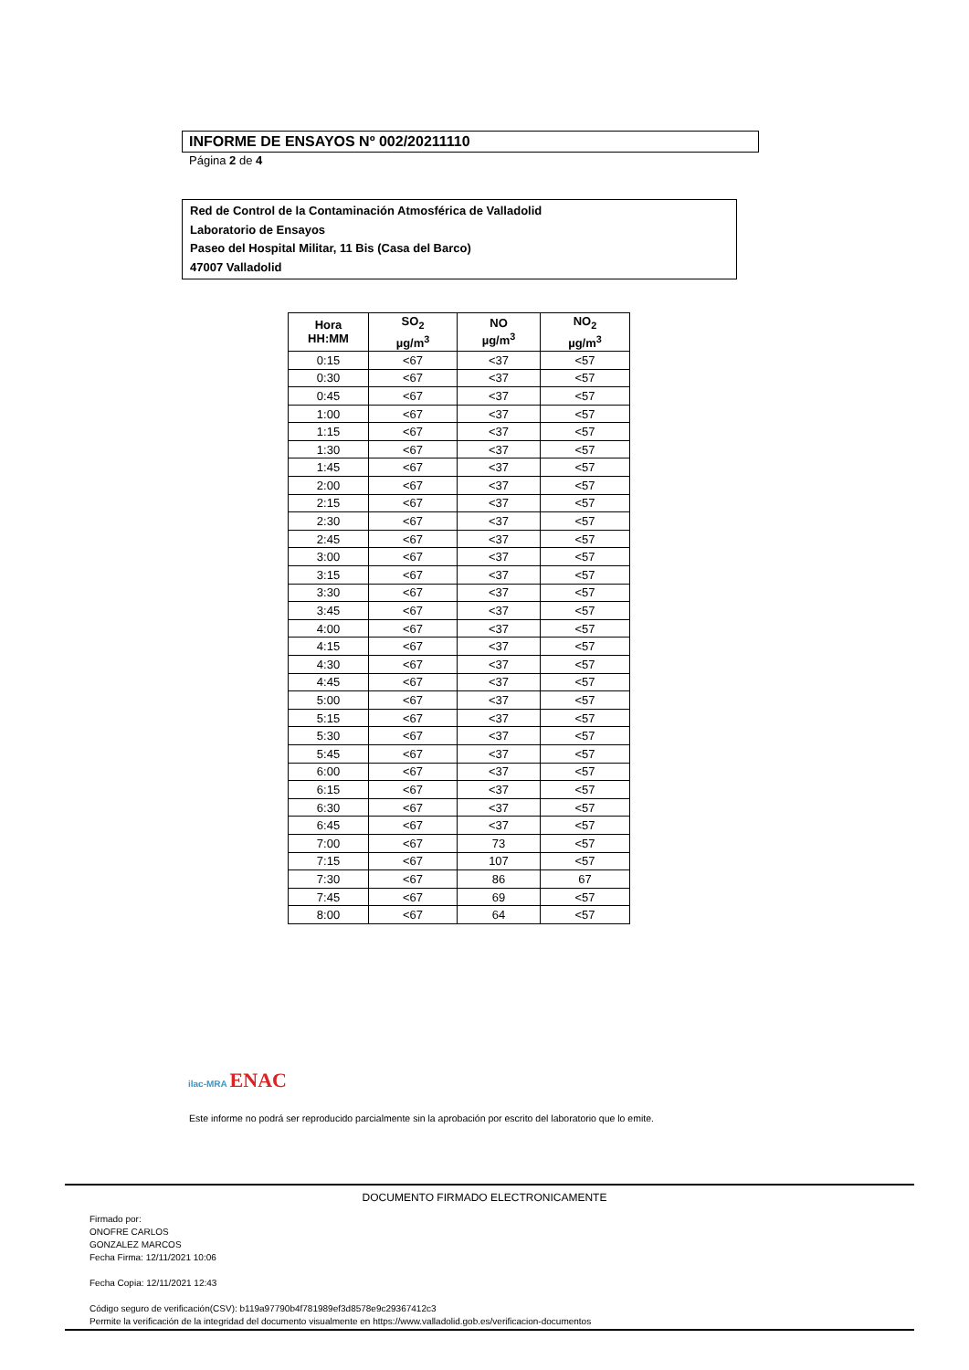INFORME DE ENSAYOS Nº 002/20211110
Página 2 de 4
Red de Control de la Contaminación Atmosférica de Valladolid
Laboratorio de Ensayos
Paseo del Hospital Militar, 11 Bis (Casa del Barco)
47007 Valladolid
| Hora HH:MM | SO<sub>2</sub> µg/m<sup>3</sup> | NO µg/m<sup>3</sup> | NO<sub>2</sub> µg/m<sup>3</sup> |
| --- | --- | --- | --- |
| 0:15 | <67 | <37 | <57 |
| 0:30 | <67 | <37 | <57 |
| 0:45 | <67 | <37 | <57 |
| 1:00 | <67 | <37 | <57 |
| 1:15 | <67 | <37 | <57 |
| 1:30 | <67 | <37 | <57 |
| 1:45 | <67 | <37 | <57 |
| 2:00 | <67 | <37 | <57 |
| 2:15 | <67 | <37 | <57 |
| 2:30 | <67 | <37 | <57 |
| 2:45 | <67 | <37 | <57 |
| 3:00 | <67 | <37 | <57 |
| 3:15 | <67 | <37 | <57 |
| 3:30 | <67 | <37 | <57 |
| 3:45 | <67 | <37 | <57 |
| 4:00 | <67 | <37 | <57 |
| 4:15 | <67 | <37 | <57 |
| 4:30 | <67 | <37 | <57 |
| 4:45 | <67 | <37 | <57 |
| 5:00 | <67 | <37 | <57 |
| 5:15 | <67 | <37 | <57 |
| 5:30 | <67 | <37 | <57 |
| 5:45 | <67 | <37 | <57 |
| 6:00 | <67 | <37 | <57 |
| 6:15 | <67 | <37 | <57 |
| 6:30 | <67 | <37 | <57 |
| 6:45 | <67 | <37 | <57 |
| 7:00 | <67 | 73 | <57 |
| 7:15 | <67 | 107 | <57 |
| 7:30 | <67 | 86 | 67 |
| 7:45 | <67 | 69 | <57 |
| 8:00 | <67 | 64 | <57 |
ilac-MRA ENAC
Este informe no podrá ser reproducido parcialmente sin la aprobación por escrito del laboratorio que lo emite.
DOCUMENTO FIRMADO ELECTRONICAMENTE
Firmado por:
ONOFRE CARLOS
GONZALEZ MARCOS
Fecha Firma: 12/11/2021 10:06
Fecha Copia: 12/11/2021 12:43
Código seguro de verificación(CSV): b119a97790b4f781989ef3d8578e9c29367412c3
Permite la verificación de la integridad del documento visualmente en https://www.valladolid.gob.es/verificacion-documentos